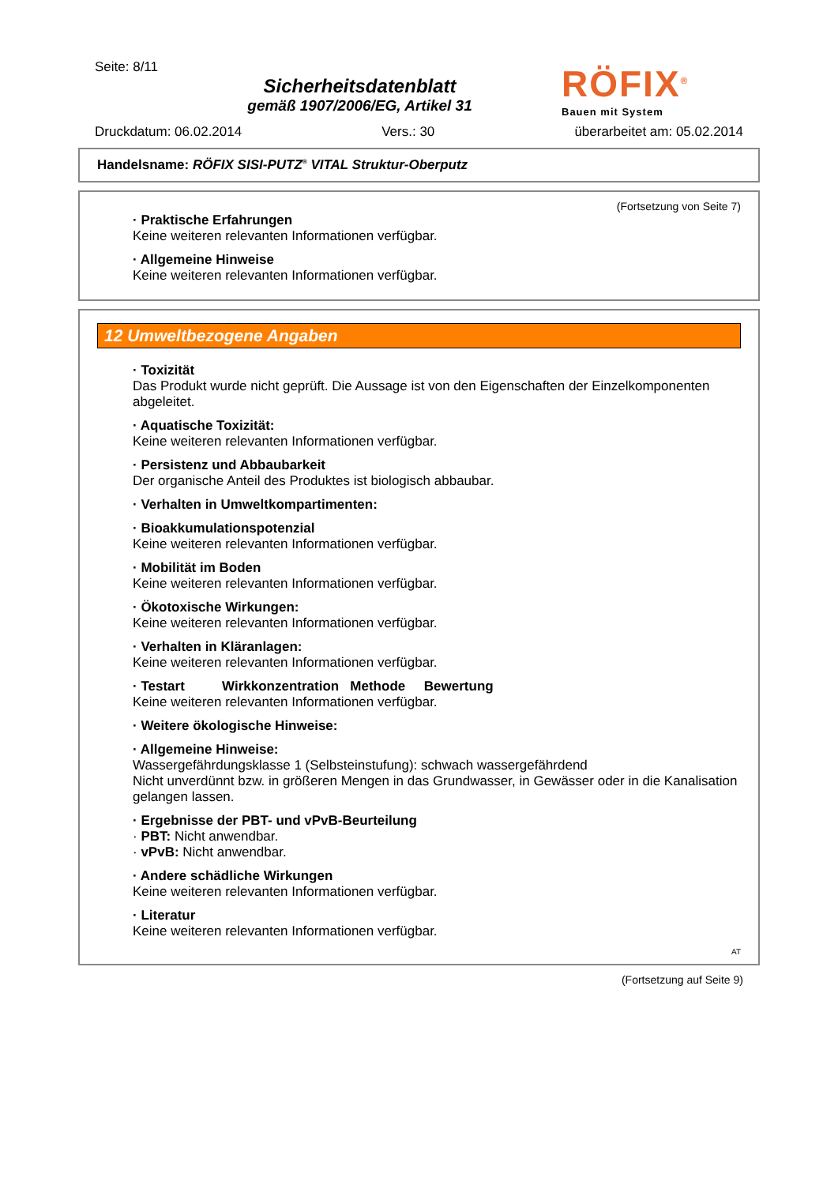Seite: 8/11
Sicherheitsdatenblatt
gemäß 1907/2006/EG, Artikel 31
RÖFIX<sup>®</sup>
Bauen mit System
Druckdatum: 06.02.2014 Vers.: 30 überarbeitet am: 05.02.2014
Handelsname: RÖFIX SISI-PUTZ<sup>®</sup> VITAL Struktur-Oberputz
(Fortsetzung von Seite 7)
· Praktische Erfahrungen
Keine weiteren relevanten Informationen verfügbar.
· Allgemeine Hinweise
Keine weiteren relevanten Informationen verfügbar.
12 Umweltbezogene Angaben
· Toxizität
Das Produkt wurde nicht geprüft. Die Aussage ist von den Eigenschaften der Einzelkomponenten abgeleitet.
· Aquatische Toxizität:
Keine weiteren relevanten Informationen verfügbar.
· Persistenz und Abbaubarkeit
Der organische Anteil des Produktes ist biologisch abbaubar.
· Verhalten in Umweltkompartimenten:
· Bioakkumulationspotenzial
Keine weiteren relevanten Informationen verfügbar.
· Mobilität im Boden
Keine weiteren relevanten Informationen verfügbar.
· Ökotoxische Wirkungen:
Keine weiteren relevanten Informationen verfügbar.
· Verhalten in Kläranlagen:
Keine weiteren relevanten Informationen verfügbar.
· Testart Wirkkonzentration Methode Bewertung
Keine weiteren relevanten Informationen verfügbar.
· Weitere ökologische Hinweise:
· Allgemeine Hinweise:
Wassergefährdungsklasse 1 (Selbsteinstufung): schwach wassergefährdend
Nicht unverdünnt bzw. in größeren Mengen in das Grundwasser, in Gewässer oder in die Kanalisation gelangen lassen.
· Ergebnisse der PBT- und vPvB-Beurteilung
· PBT: Nicht anwendbar.
· vPvB: Nicht anwendbar.
· Andere schädliche Wirkungen
Keine weiteren relevanten Informationen verfügbar.
· Literatur
Keine weiteren relevanten Informationen verfügbar.
AT
(Fortsetzung auf Seite 9)